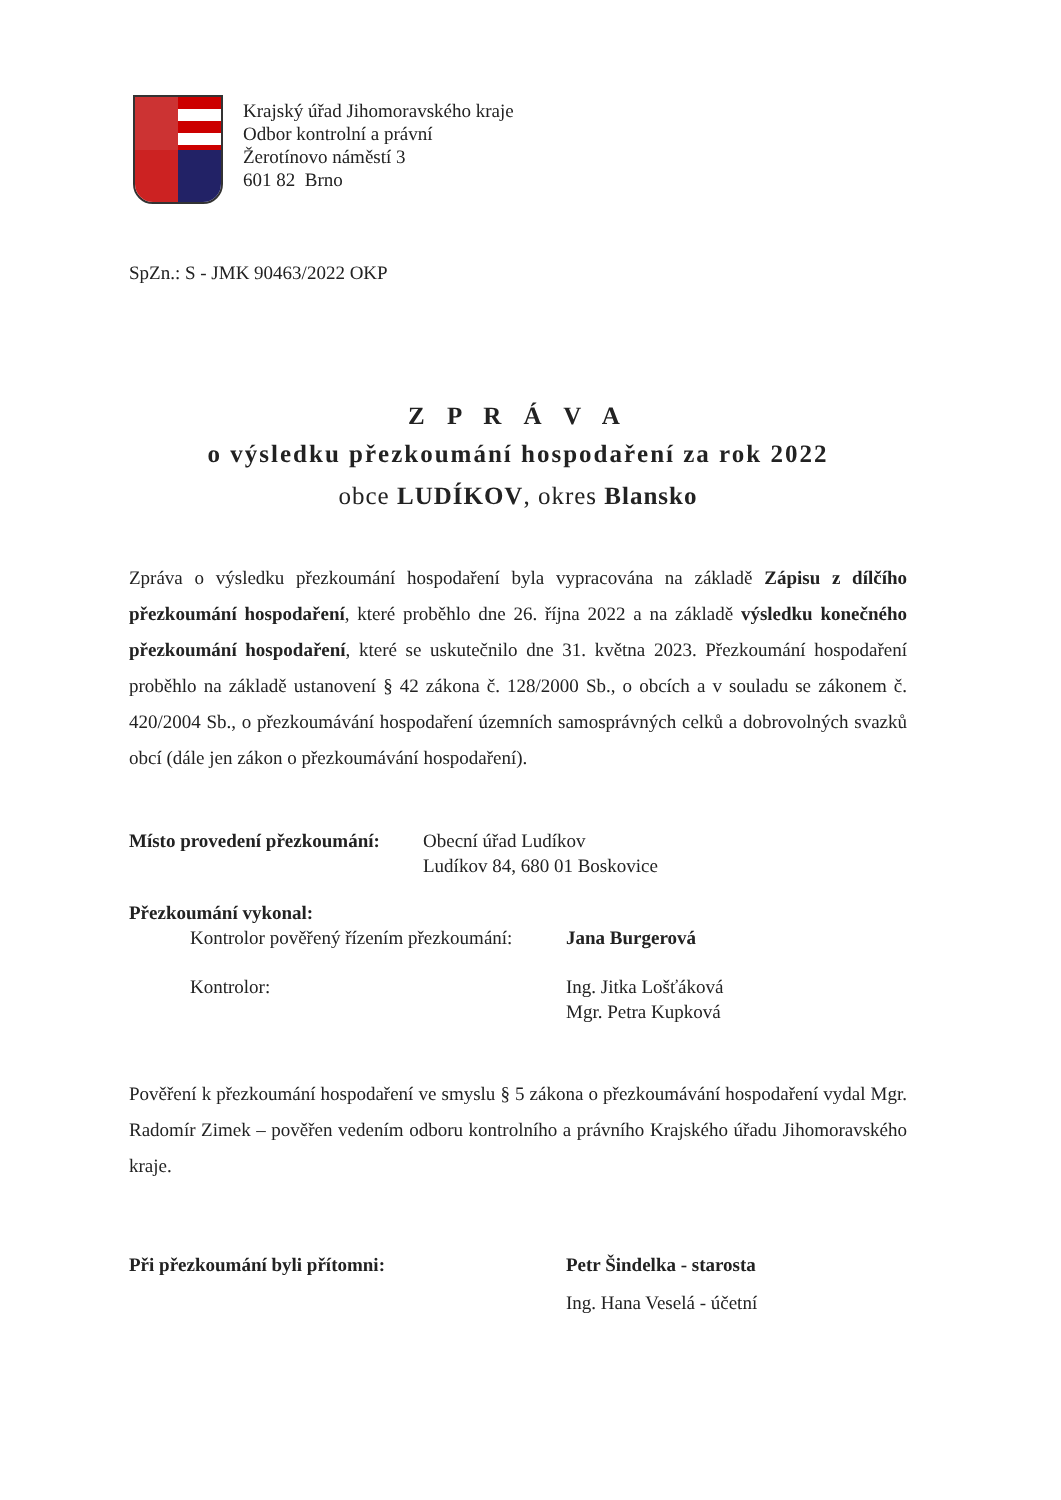Krajský úřad Jihomoravského kraje
Odbor kontrolní a právní
Žerotínovo náměstí 3
601 82 Brno
SpZn.: S - JMK 90463/2022 OKP
Z P R Á V A
o výsledku přezkoumání hospodaření za rok 2022
obce LUDÍKOV, okres Blansko
Zpráva o výsledku přezkoumání hospodaření byla vypracována na základě Zápisu z dílčího přezkoumání hospodaření, které proběhlo dne 26. října 2022 a na základě výsledku konečného přezkoumání hospodaření, které se uskutečnilo dne 31. května 2023. Přezkoumání hospodaření proběhlo na základě ustanovení § 42 zákona č. 128/2000 Sb., o obcích a v souladu se zákonem č. 420/2004 Sb., o přezkoumávání hospodaření územních samosprávných celků a dobrovolných svazků obcí (dále jen zákon o přezkoumávání hospodaření).
Místo provedení přezkoumání:
Obecní úřad Ludíkov
Ludíkov 84, 680 01 Boskovice
Přezkoumání vykonal:
Kontrolor pověřený řízením přezkoumání:
Jana Burgerová
Kontrolor: Ing. Jitka Lošťáková
Mgr. Petra Kupková
Pověření k přezkoumání hospodaření ve smyslu § 5 zákona o přezkoumávání hospodaření vydal Mgr. Radomír Zimek – pověřen vedením odboru kontrolního a právního Krajského úřadu Jihomoravského kraje.
Při přezkoumání byli přítomni: Petr Šindelka - starosta
Ing. Hana Veselá - účetní